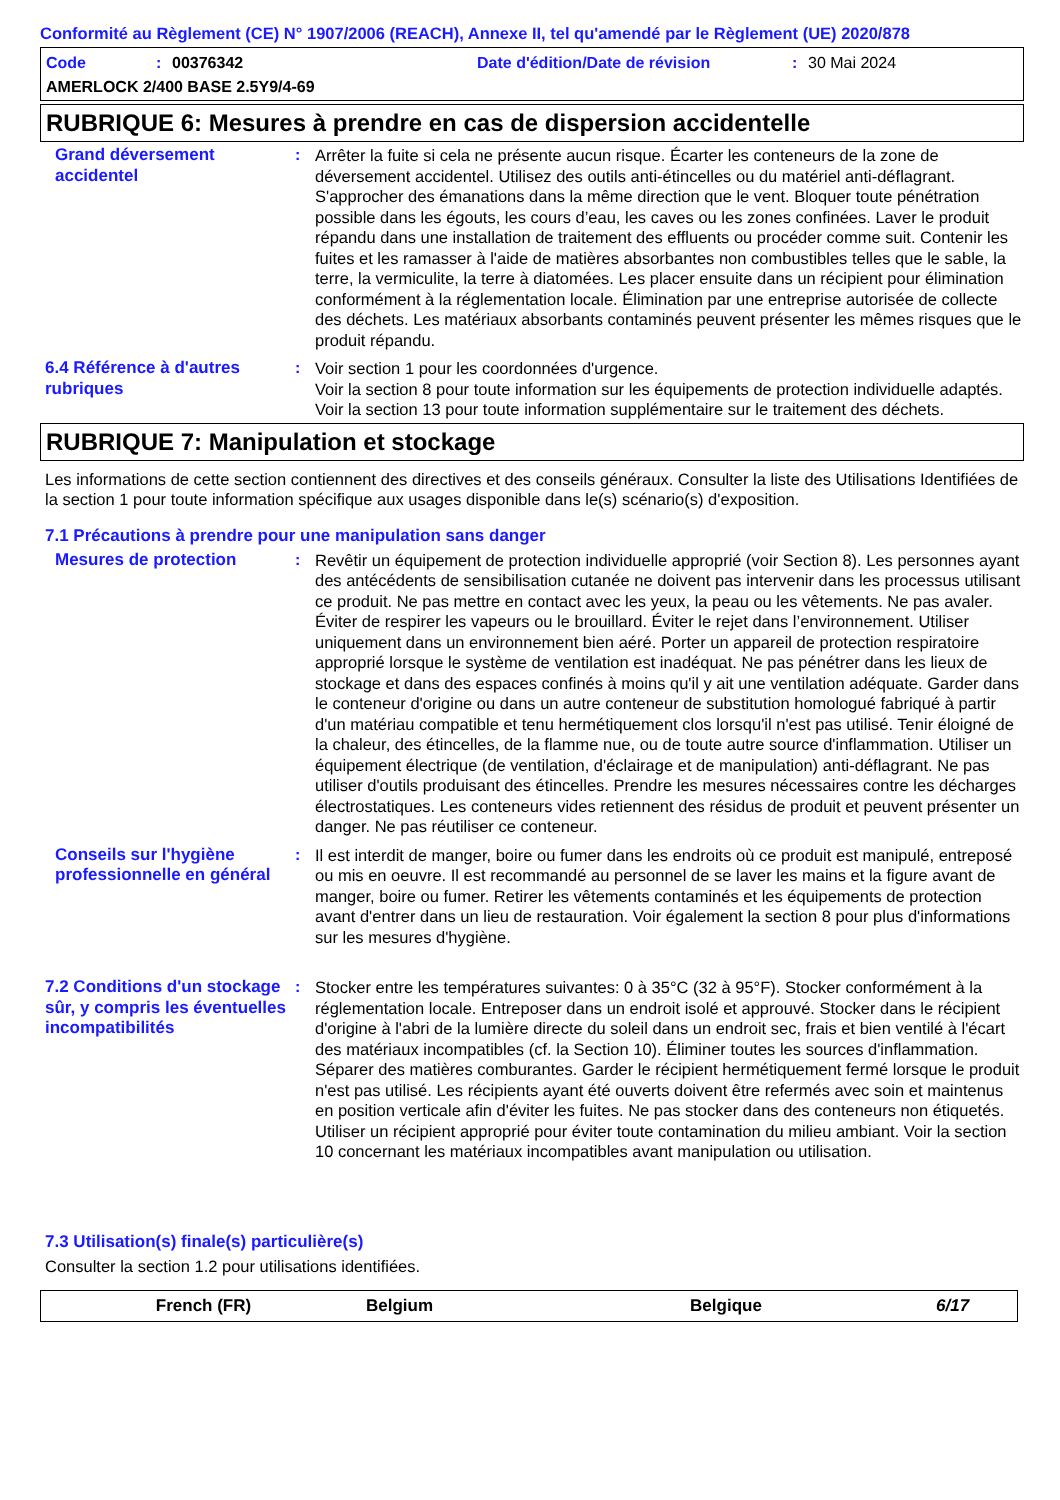Conformité au Règlement (CE) N° 1907/2006 (REACH), Annexe II, tel qu'amendé par le Règlement (UE) 2020/878
Code: 00376342 Date d'édition/Date de révision: 30 Mai 2024
AMERLOCK 2/400 BASE 2.5Y9/4-69
RUBRIQUE 6: Mesures à prendre en cas de dispersion accidentelle
Grand déversement accidentel
: Arrêter la fuite si cela ne présente aucun risque. Écarter les conteneurs de la zone de déversement accidentel. Utilisez des outils anti-étincelles ou du matériel anti-déflagrant. S'approcher des émanations dans la même direction que le vent. Bloquer toute pénétration possible dans les égouts, les cours d’eau, les caves ou les zones confinées. Laver le produit répandu dans une installation de traitement des effluents ou procéder comme suit. Contenir les fuites et les ramasser à l'aide de matières absorbantes non combustibles telles que le sable, la terre, la vermiculite, la terre à diatomées. Les placer ensuite dans un récipient pour élimination conformément à la réglementation locale. Élimination par une entreprise autorisée de collecte des déchets. Les matériaux absorbants contaminés peuvent présenter les mêmes risques que le produit répandu.
6.4 Référence à d'autres rubriques
: Voir section 1 pour les coordonnées d'urgence.
Voir la section 8 pour toute information sur les équipements de protection individuelle adaptés.
Voir la section 13 pour toute information supplémentaire sur le traitement des déchets.
RUBRIQUE 7: Manipulation et stockage
Les informations de cette section contiennent des directives et des conseils généraux. Consulter la liste des Utilisations Identifiées de la section 1 pour toute information spécifique aux usages disponible dans le(s) scénario(s) d'exposition.
7.1 Précautions à prendre pour une manipulation sans danger
Mesures de protection : Revêtir un équipement de protection individuelle approprié (voir Section 8). Les personnes ayant des antécédents de sensibilisation cutanée ne doivent pas intervenir dans les processus utilisant ce produit. Ne pas mettre en contact avec les yeux, la peau ou les vêtements. Ne pas avaler. Éviter de respirer les vapeurs ou le brouillard. Éviter le rejet dans l’environnement. Utiliser uniquement dans un environnement bien aéré. Porter un appareil de protection respiratoire approprié lorsque le système de ventilation est inadéquat. Ne pas pénétrer dans les lieux de stockage et dans des espaces confinés à moins qu'il y ait une ventilation adéquate. Garder dans le conteneur d'origine ou dans un autre conteneur de substitution homologué fabriqué à partir d'un matériau compatible et tenu hermétiquement clos lorsqu'il n'est pas utilisé. Tenir éloigné de la chaleur, des étincelles, de la flamme nue, ou de toute autre source d'inflammation. Utiliser un équipement électrique (de ventilation, d'éclairage et de manipulation) anti-déflagrant. Ne pas utiliser d'outils produisant des étincelles. Prendre les mesures nécessaires contre les décharges électrostatiques. Les conteneurs vides retiennent des résidus de produit et peuvent présenter un danger. Ne pas réutiliser ce conteneur.
Conseils sur l'hygiène professionnelle en général
: Il est interdit de manger, boire ou fumer dans les endroits où ce produit est manipulé, entreposé ou mis en oeuvre. Il est recommandé au personnel de se laver les mains et la figure avant de manger, boire ou fumer. Retirer les vêtements contaminés et les équipements de protection avant d'entrer dans un lieu de restauration. Voir également la section 8 pour plus d'informations sur les mesures d'hygiène.
7.2 Conditions d'un stockage sûr, y compris les éventuelles incompatibilités
: Stocker entre les températures suivantes: 0 à 35°C (32 à 95°F). Stocker conformément à la réglementation locale. Entreposer dans un endroit isolé et approuvé. Stocker dans le récipient d'origine à l'abri de la lumière directe du soleil dans un endroit sec, frais et bien ventilé à l'écart des matériaux incompatibles (cf. la Section 10). Éliminer toutes les sources d'inflammation. Séparer des matières comburantes. Garder le récipient hermétiquement fermé lorsque le produit n'est pas utilisé. Les récipients ayant été ouverts doivent être refermés avec soin et maintenus en position verticale afin d'éviter les fuites. Ne pas stocker dans des conteneurs non étiquetés. Utiliser un récipient approprié pour éviter toute contamination du milieu ambiant. Voir la section 10 concernant les matériaux incompatibles avant manipulation ou utilisation.
7.3 Utilisation(s) finale(s) particulière(s)
Consulter la section 1.2 pour utilisations identifiées.
French (FR) Belgium Belgique 6/17